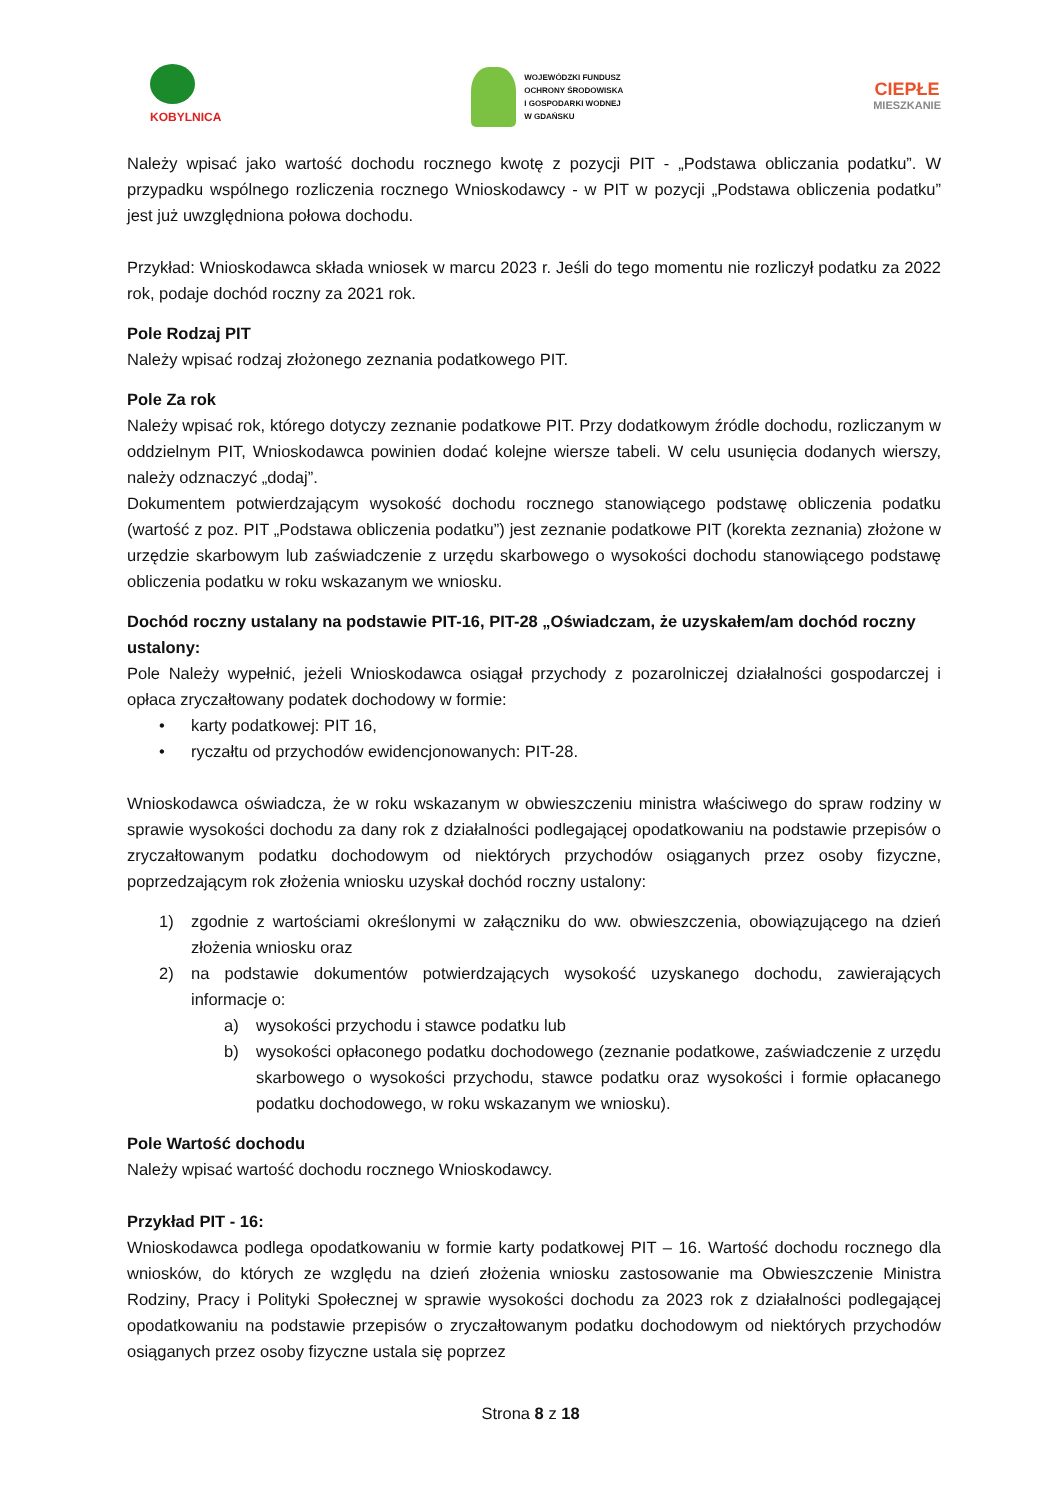KOBYLNICA
WOJEWÓDZKI FUNDUSZ
OCHRONY ŚRODOWISKA
I GOSPODARKI WODNEJ
W GDAŃSKU
CIEPŁE
MIESZKANIE
Należy wpisać jako wartość dochodu rocznego kwotę z pozycji PIT - „Podstawa obliczania podatku”. W przypadku wspólnego rozliczenia rocznego Wnioskodawcy - w PIT w pozycji „Podstawa obliczenia podatku” jest już uwzględniona połowa dochodu.
Przykład: Wnioskodawca składa wniosek w marcu 2023 r. Jeśli do tego momentu nie rozliczył podatku za 2022 rok, podaje dochód roczny za 2021 rok.
Pole Rodzaj PIT
Należy wpisać rodzaj złożonego zeznania podatkowego PIT.
Pole Za rok
Należy wpisać rok, którego dotyczy zeznanie podatkowe PIT. Przy dodatkowym źródle dochodu, rozliczanym w oddzielnym PIT, Wnioskodawca powinien dodać kolejne wiersze tabeli. W celu usunięcia dodanych wierszy, należy odznaczyć „dodaj”.
Dokumentem potwierdzającym wysokość dochodu rocznego stanowiącego podstawę obliczenia podatku (wartość z poz. PIT „Podstawa obliczenia podatku”) jest zeznanie podatkowe PIT (korekta zeznania) złożone w urzędzie skarbowym lub zaświadczenie z urzędu skarbowego o wysokości dochodu stanowiącego podstawę obliczenia podatku w roku wskazanym we wniosku.
Dochód roczny ustalany na podstawie PIT-16, PIT-28 „Oświadczam, że uzyskałem/am dochód roczny ustalony:
Pole Należy wypełnić, jeżeli Wnioskodawca osiągał przychody z pozarolniczej działalności gospodarczej i opłaca zryczałtowany podatek dochodowy w formie:
• karty podatkowej: PIT 16,
• ryczałtu od przychodów ewidencjonowanych: PIT-28.
Wnioskodawca oświadcza, że w roku wskazanym w obwieszczeniu ministra właściwego do spraw rodziny w sprawie wysokości dochodu za dany rok z działalności podlegającej opodatkowaniu na podstawie przepisów o zryczałtowanym podatku dochodowym od niektórych przychodów osiąganych przez osoby fizyczne, poprzedzającym rok złożenia wniosku uzyskał dochód roczny ustalony:
1) zgodnie z wartościami określonymi w załączniku do ww. obwieszczenia, obowiązującego na dzień złożenia wniosku oraz
2) na podstawie dokumentów potwierdzających wysokość uzyskanego dochodu, zawierających informacje o:
a) wysokości przychodu i stawce podatku lub
b) wysokości opłaconego podatku dochodowego (zeznanie podatkowe, zaświadczenie z urzędu skarbowego o wysokości przychodu, stawce podatku oraz wysokości i formie opłacanego podatku dochodowego, w roku wskazanym we wniosku).
Pole Wartość dochodu
Należy wpisać wartość dochodu rocznego Wnioskodawcy.
Przykład PIT - 16:
Wnioskodawca podlega opodatkowaniu w formie karty podatkowej PIT – 16. Wartość dochodu rocznego dla wniosków, do których ze względu na dzień złożenia wniosku zastosowanie ma Obwieszczenie Ministra Rodziny, Pracy i Polityki Społecznej w sprawie wysokości dochodu za 2023 rok z działalności podlegającej opodatkowaniu na podstawie przepisów o zryczałtowanym podatku dochodowym od niektórych przychodów osiąganych przez osoby fizyczne ustala się poprzez
Strona 8 z 18